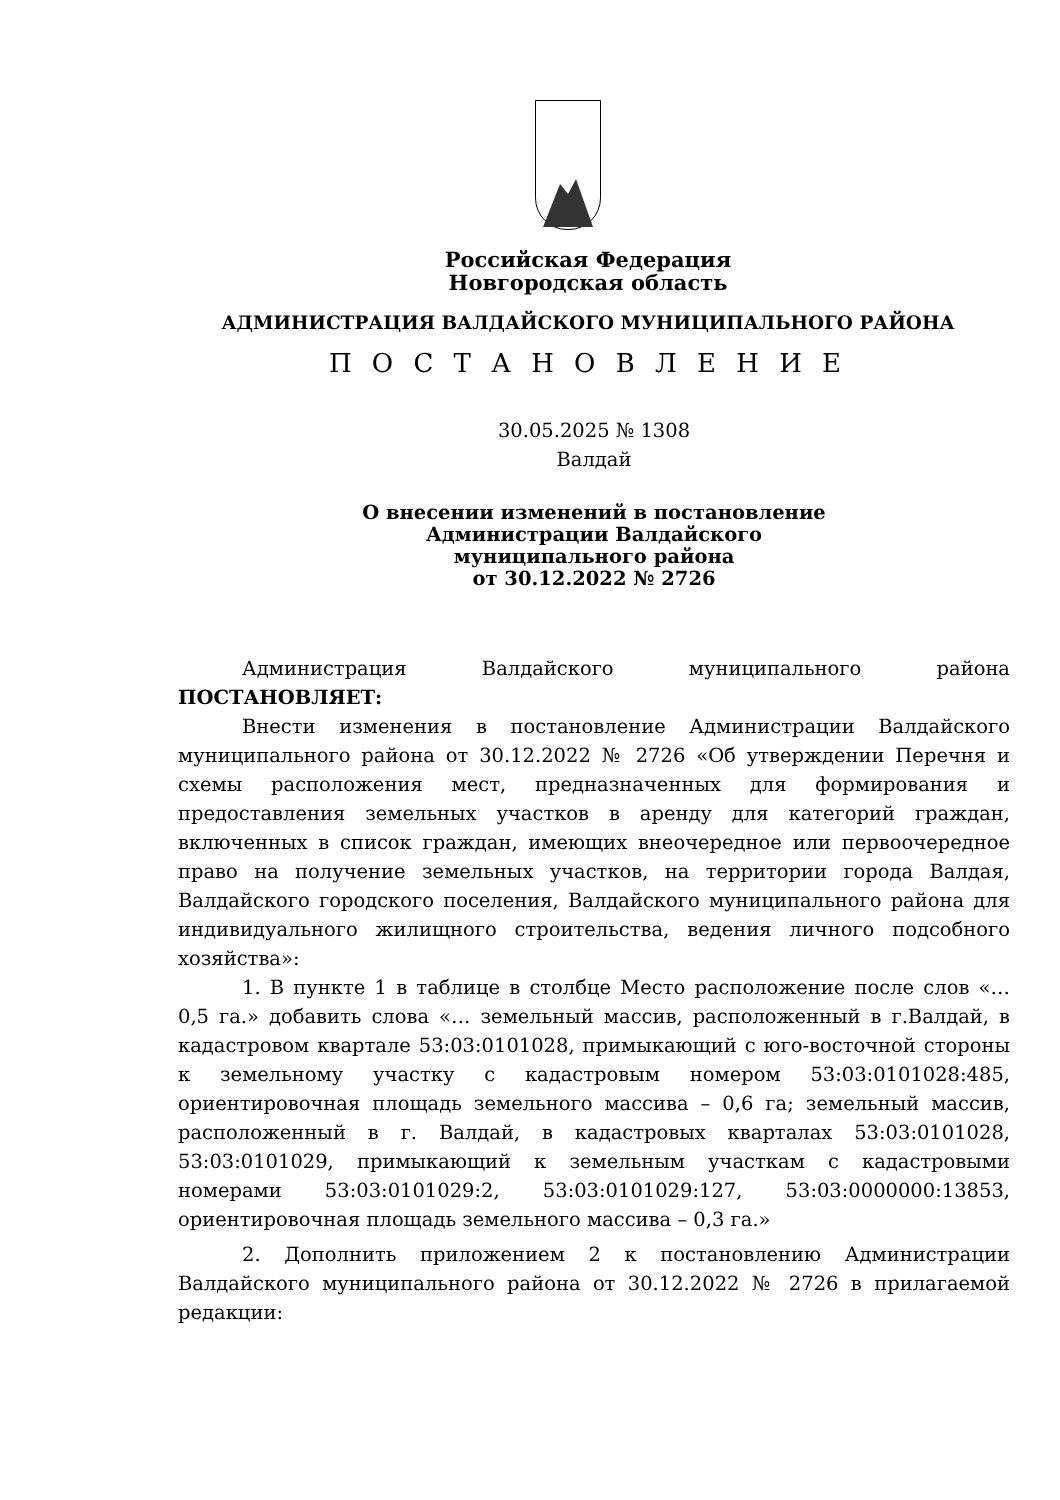Российская Федерация
Новгородская область
АДМИНИСТРАЦИЯ ВАЛДАЙСКОГО МУНИЦИПАЛЬНОГО РАЙОНА
П О С Т А Н О В Л Е Н И Е
30.05.2025 № 1308
Валдай
О внесении изменений в постановление
Администрации Валдайского
муниципального района
от 30.12.2022 № 2726
Администрация Валдайского муниципального района
ПОСТАНОВЛЯЕТ:
Внести изменения в постановление Администрации Валдайского муниципального района от 30.12.2022 № 2726 «Об утверждении Перечня и схемы расположения мест, предназначенных для формирования и предоставления земельных участков в аренду для категорий граждан, включенных в список граждан, имеющих внеочередное или первоочередное право на получение земельных участков, на территории города Валдая, Валдайского городского поселения, Валдайского муниципального района для индивидуального жилищного строительства, ведения личного подсобного хозяйства»:
1. В пункте 1 в таблице в столбце Место расположение после слов «… 0,5 га.» добавить слова «… земельный массив, расположенный в г.Валдай, в кадастровом квартале 53:03:0101028, примыкающий с юго-восточной стороны к земельному участку с кадастровым номером 53:03:0101028:485, ориентировочная площадь земельного массива – 0,6 га; земельный массив, расположенный в г. Валдай, в кадастровых кварталах 53:03:0101028, 53:03:0101029, примыкающий к земельным участкам с кадастровыми номерами 53:03:0101029:2, 53:03:0101029:127, 53:03:0000000:13853, ориентировочная площадь земельного массива – 0,3 га.»
2. Дополнить приложением 2 к постановлению Администрации Валдайского муниципального района от 30.12.2022 № 2726 в прилагаемой редакции: